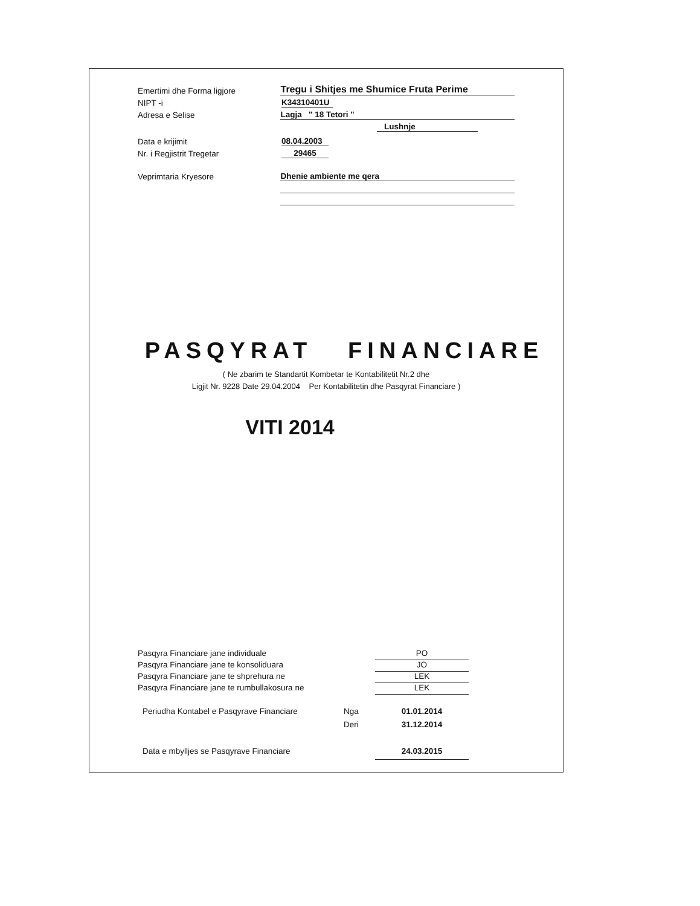Emertimi dhe Forma ligjore
Tregu i Shitjes me Shumice Fruta Perime
NIPT -i
K34310401U
Adresa e Selise
Lagja " 18 Tetori "
Lushnje
Data e krijimit
08.04.2003
Nr. i Regjistrit Tregetar
29465
Veprimtaria Kryesore
Dhenie ambiente me qera
PASQYRAT FINANCIARE
( Ne zbarim te Standartit Kombetar te Kontabilitetit Nr.2 dhe
Ligjit Nr. 9228 Date 29.04.2004 Per Kontabilitetin dhe Pasqyrat Financiare )
VITI 2014
Pasqyra Financiare jane individuale PO
Pasqyra Financiare jane te konsoliduara JO
Pasqyra Financiare jane te shprehura ne LEK
Pasqyra Financiare jane te rumbullakosura ne LEK
Periudha Kontabel e Pasqyrave Financiare Nga 01.01.2014
Deri 31.12.2014
Data e mbylljes se Pasqyrave Financiare 24.03.2015